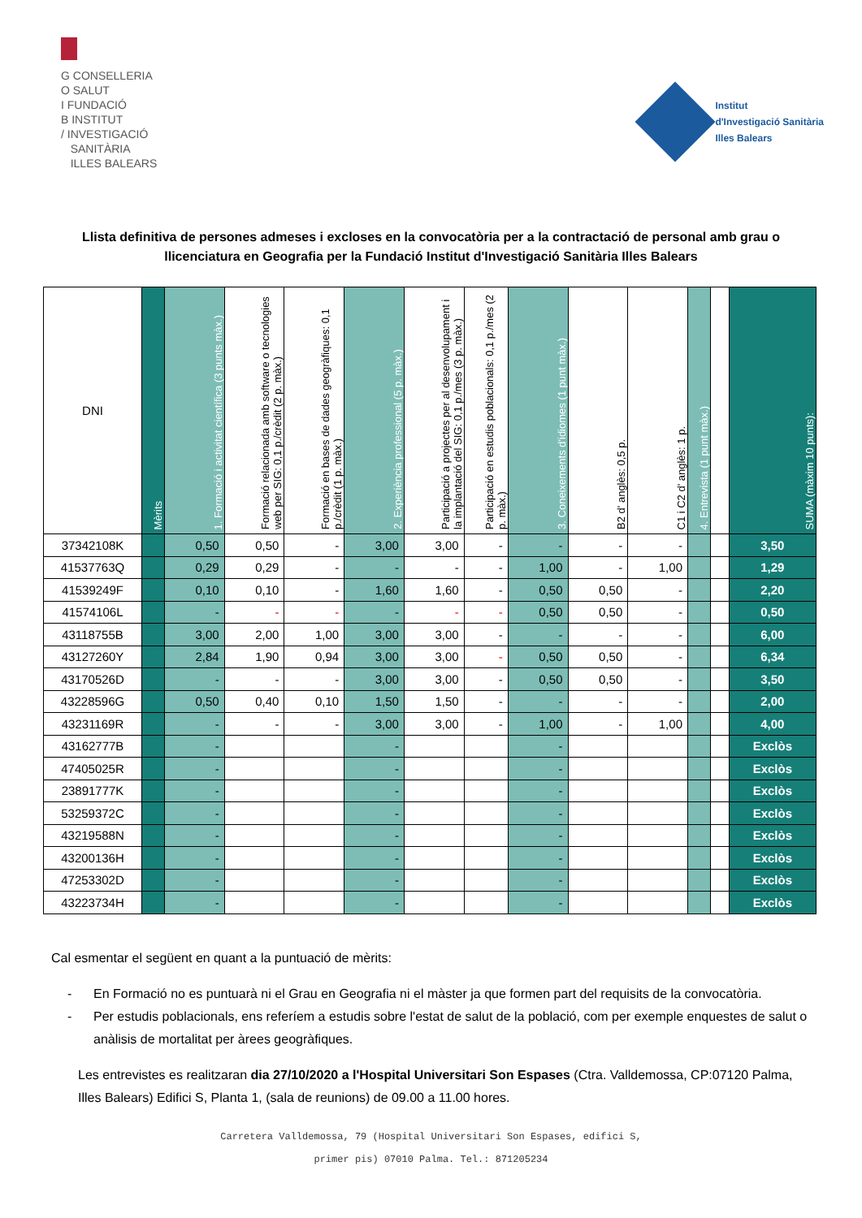G CONSELLERIA
O SALUT
I FUNDACIÓ
B INSTITUT
/ INVESTIGACIÓ
SANITÀRIA
ILLES BALEARS
Institut
d'Investigació Sanitària
Illes Balears
Llista definitiva de persones admeses i excloses en la convocatòria per a la contractació de personal amb grau o llicenciatura en Geografia per la Fundació Institut d'Investigació Sanitària Illes Balears
| DNI | Mèrits | 1. Formació i activitat científica (3 punts màx.) | Formació relacionada amb software o tecnologies web per SIG: 0,1 p./crèdit (2 p. màx.) | Formació en bases de dades geogràfiques: 0,1 p./crèdit (1 p. màx.) | 2. Experiència professional (5 p. màx.) | Participació a projectes per al desenvolupament i la implantació del SIG: 0,1 p./mes (3 p. màx.) | Participació en estudis poblacionals: 0,1 p./mes (2 p. màx.) | 3. Coneixements d'idiomes (1 punt màx.) | B2 d' anglès: 0,5 p. | C1 i C2 d' anglès: 1 p. | 4. Entrevista (1 punt màx.) | | SUMA (màxim 10 punts): |
| --- | --- | --- | --- | --- | --- | --- | --- | --- | --- | --- | --- | --- | --- |
| 37342108K | | 0,50 | 0,50 | - | 3,00 | 3,00 | - | - | - | - | | | 3,50 |
| 41537763Q | | 0,29 | 0,29 | - | - | - | - | 1,00 | - | 1,00 | | | 1,29 |
| 41539249F | | 0,10 | 0,10 | - | 1,60 | 1,60 | - | 0,50 | 0,50 | - | | | 2,20 |
| 41574106L | | - | - | - | - | - | - | 0,50 | 0,50 | - | | | 0,50 |
| 43118755B | | 3,00 | 2,00 | 1,00 | 3,00 | 3,00 | - | - | - | - | | | 6,00 |
| 43127260Y | | 2,84 | 1,90 | 0,94 | 3,00 | 3,00 | - | 0,50 | 0,50 | - | | | 6,34 |
| 43170526D | | - | - | - | 3,00 | 3,00 | - | 0,50 | 0,50 | - | | | 3,50 |
| 43228596G | | 0,50 | 0,40 | 0,10 | 1,50 | 1,50 | - | - | - | - | | | 2,00 |
| 43231169R | | - | - | - | 3,00 | 3,00 | - | 1,00 | - | 1,00 | | | 4,00 |
| 43162777B | | - | | | - | | | - | | | | | Exclòs |
| 47405025R | | - | | | - | | | - | | | | | Exclòs |
| 23891777K | | - | | | - | | | - | | | | | Exclòs |
| 53259372C | | - | | | - | | | - | | | | | Exclòs |
| 43219588N | | - | | | - | | | - | | | | | Exclòs |
| 43200136H | | - | | | - | | | - | | | | | Exclòs |
| 47253302D | | - | | | - | | | - | | | | | Exclòs |
| 43223734H | | - | | | - | | | - | | | | | Exclòs |
Cal esmentar el següent en quant a la puntuació de mèrits:
- En Formació no es puntuarà ni el Grau en Geografia ni el màster ja que formen part del requisits de la convocatòria.
- Per estudis poblacionals, ens referíem a estudis sobre l'estat de salut de la població, com per exemple enquestes de salut o anàlisis de mortalitat per àrees geogràfiques.
Les entrevistes es realitzaran dia 27/10/2020 a l'Hospital Universitari Son Espases (Ctra. Valldemossa, CP:07120 Palma, Illes Balears) Edifici S, Planta 1, (sala de reunions) de 09.00 a 11.00 hores.
Carretera Valldemossa, 79 (Hospital Universitari Son Espases, edifici S,
primer pis) 07010 Palma. Tel.: 871205234